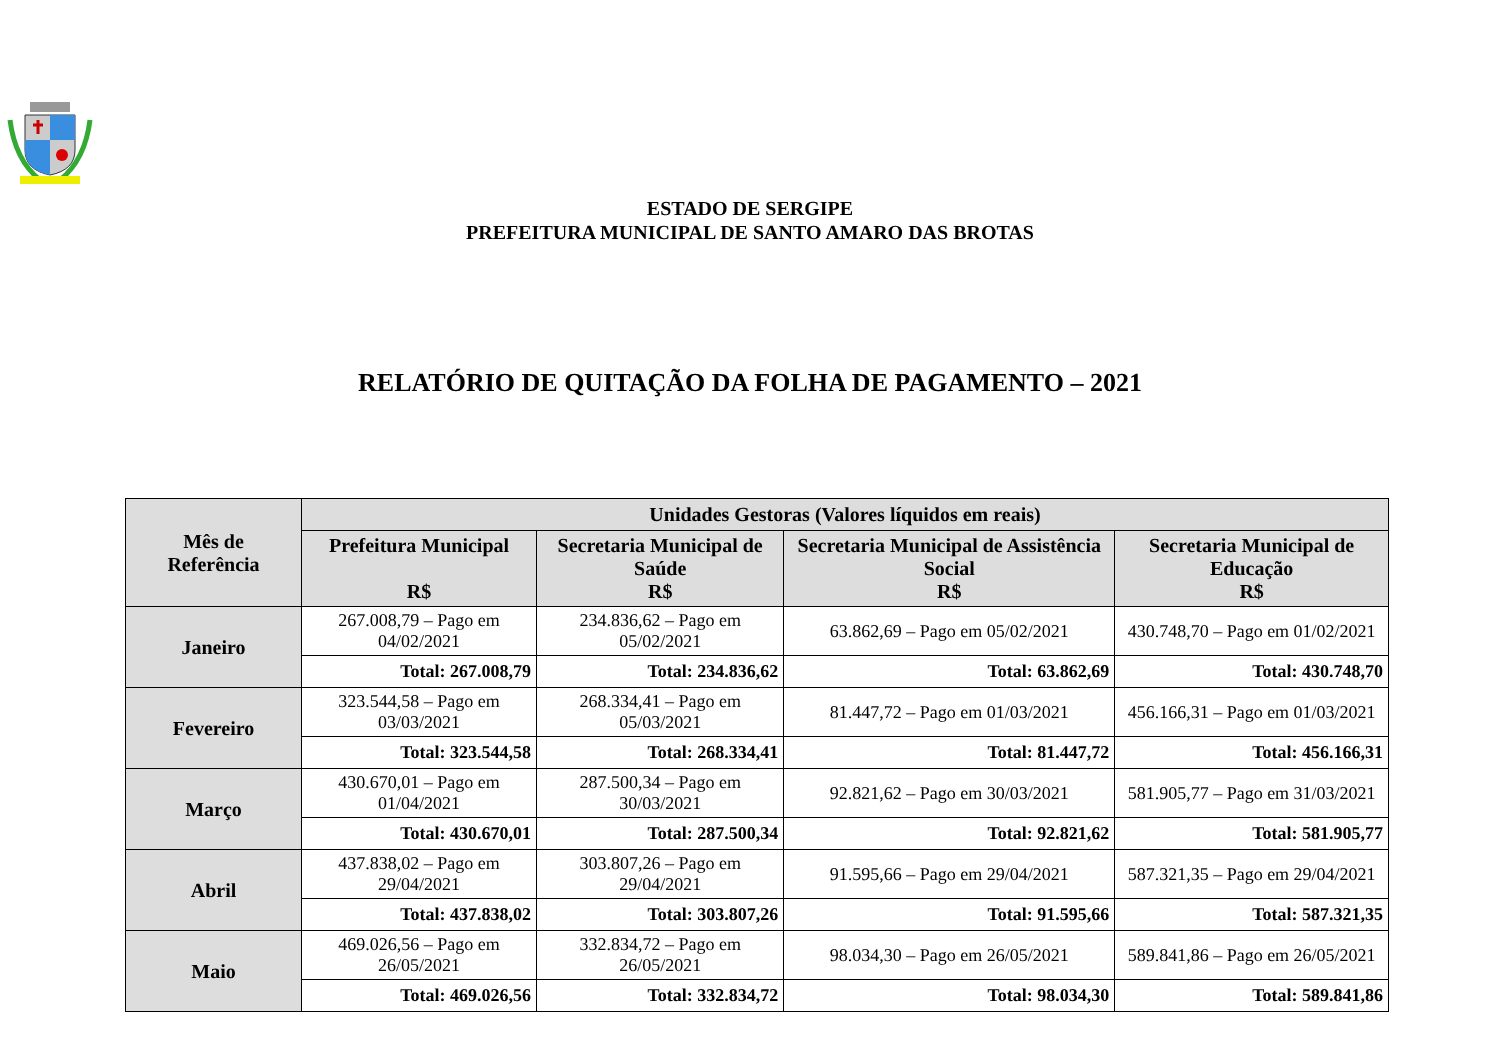ESTADO DE SERGIPE
PREFEITURA MUNICIPAL DE SANTO AMARO DAS BROTAS
RELATÓRIO DE QUITAÇÃO DA FOLHA DE PAGAMENTO – 2021
| Mês de Referência | Unidades Gestoras (Valores líquidos em reais) | | | |
| --- | --- | --- | --- | --- |
| | Prefeitura Municipal R$ | Secretaria Municipal de Saúde R$ | Secretaria Municipal de Assistência Social R$ | Secretaria Municipal de Educação R$ |
| Janeiro | 267.008,79 – Pago em 04/02/2021 | 234.836,62 – Pago em 05/02/2021 | 63.862,69 – Pago em 05/02/2021 | 430.748,70 – Pago em 01/02/2021 |
| | Total: 267.008,79 | Total: 234.836,62 | Total: 63.862,69 | Total: 430.748,70 |
| Fevereiro | 323.544,58 – Pago em 03/03/2021 | 268.334,41 – Pago em 05/03/2021 | 81.447,72 – Pago em 01/03/2021 | 456.166,31 – Pago em 01/03/2021 |
| | Total: 323.544,58 | Total: 268.334,41 | Total: 81.447,72 | Total: 456.166,31 |
| Março | 430.670,01 – Pago em 01/04/2021 | 287.500,34 – Pago em 30/03/2021 | 92.821,62 – Pago em 30/03/2021 | 581.905,77 – Pago em 31/03/2021 |
| | Total: 430.670,01 | Total: 287.500,34 | Total: 92.821,62 | Total: 581.905,77 |
| Abril | 437.838,02 – Pago em 29/04/2021 | 303.807,26 – Pago em 29/04/2021 | 91.595,66 – Pago em 29/04/2021 | 587.321,35 – Pago em 29/04/2021 |
| | Total: 437.838,02 | Total: 303.807,26 | Total: 91.595,66 | Total: 587.321,35 |
| Maio | 469.026,56 – Pago em 26/05/2021 | 332.834,72 – Pago em 26/05/2021 | 98.034,30 – Pago em 26/05/2021 | 589.841,86 – Pago em 26/05/2021 |
| | Total: 469.026,56 | Total: 332.834,72 | Total: 98.034,30 | Total: 589.841,86 |